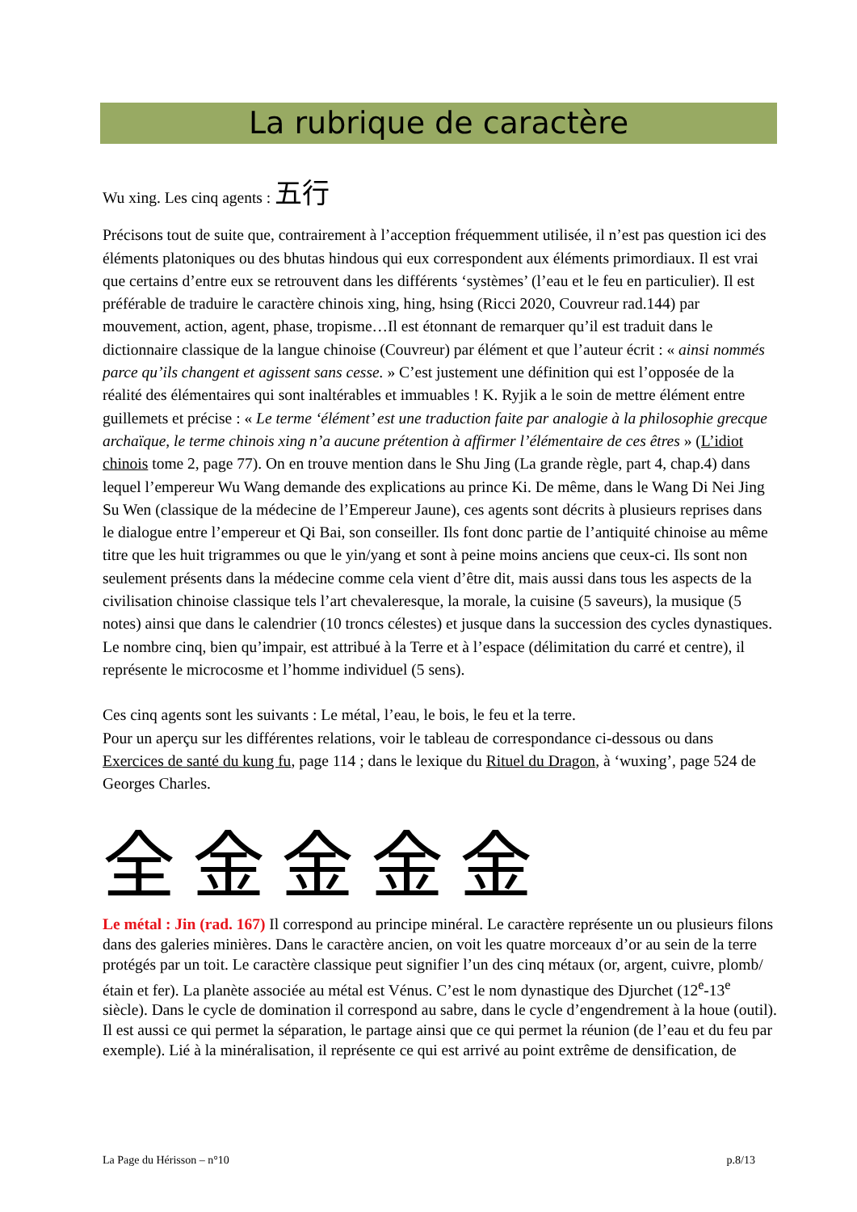La rubrique de caractère
Wu xing. Les cinq agents : 五行
Précisons tout de suite que, contrairement à l’acception fréquemment utilisée, il n’est pas question ici des éléments platoniques ou des bhutas hindous qui eux correspondent aux éléments primordiaux. Il est vrai que certains d’entre eux se retrouvent dans les différents ‘systèmes’ (l’eau et le feu en particulier). Il est préférable de traduire le caractère chinois xing, hing, hsing (Ricci 2020, Couvreur rad.144) par mouvement, action, agent, phase, tropisme…Il est étonnant de remarquer qu’il est traduit dans le dictionnaire classique de la langue chinoise (Couvreur) par élément et que l’auteur écrit : « ainsi nommés parce qu’ils changent et agissent sans cesse. » C’est justement une définition qui est l’opposée de la réalité des élémentaires qui sont inaltérables et immuables ! K. Ryjik a le soin de mettre élément entre guillemets et précise : « Le terme ‘élément’ est une traduction faite par analogie à la philosophie grecque archaïque, le terme chinois xing n’a aucune prétention à affirmer l’élémentaire de ces êtres » (L’idiot chinois tome 2, page 77). On en trouve mention dans le Shu Jing (La grande règle, part 4, chap.4) dans lequel l’empereur Wu Wang demande des explications au prince Ki. De même, dans le Wang Di Nei Jing Su Wen (classique de la médecine de l’Empereur Jaune), ces agents sont décrits à plusieurs reprises dans le dialogue entre l’empereur et Qi Bai, son conseiller. Ils font donc partie de l’antiquité chinoise au même titre que les huit trigrammes ou que le yin/yang et sont à peine moins anciens que ceux-ci. Ils sont non seulement présents dans la médecine comme cela vient d’être dit, mais aussi dans tous les aspects de la civilisation chinoise classique tels l’art chevaleresque, la morale, la cuisine (5 saveurs), la musique (5 notes) ainsi que dans le calendrier (10 troncs célestes) et jusque dans la succession des cycles dynastiques.
Le nombre cinq, bien qu’impair, est attribué à la Terre et à l’espace (délimitation du carré et centre), il représente le microcosme et l’homme individuel (5 sens).
Ces cinq agents sont les suivants : Le métal, l’eau, le bois, le feu et la terre.
Pour un aperçu sur les différentes relations, voir le tableau de correspondance ci-dessous ou dans Exercices de santé du kung fu, page 114 ; dans le lexique du Rituel du Dragon, à ‘wuxing’, page 524 de Georges Charles.
全 金 金 金 金
Le métal : Jin (rad. 167) Il correspond au principe minéral. Le caractère représente un ou plusieurs filons dans des galeries minières. Dans le caractère ancien, on voit les quatre morceaux d’or au sein de la terre protégés par un toit. Le caractère classique peut signifier l’un des cinq métaux (or, argent, cuivre, plomb/étain et fer). La planète associée au métal est Vénus. C’est le nom dynastique des Djurchet (12<sup>e</sup>-13<sup>e</sup> siècle). Dans le cycle de domination il correspond au sabre, dans le cycle d’engendrement à la houe (outil). Il est aussi ce qui permet la séparation, le partage ainsi que ce qui permet la réunion (de l’eau et du feu par exemple). Lié à la minéralisation, il représente ce qui est arrivé au point extrême de densification, de
La Page du Hérisson – n°10 p.8/13